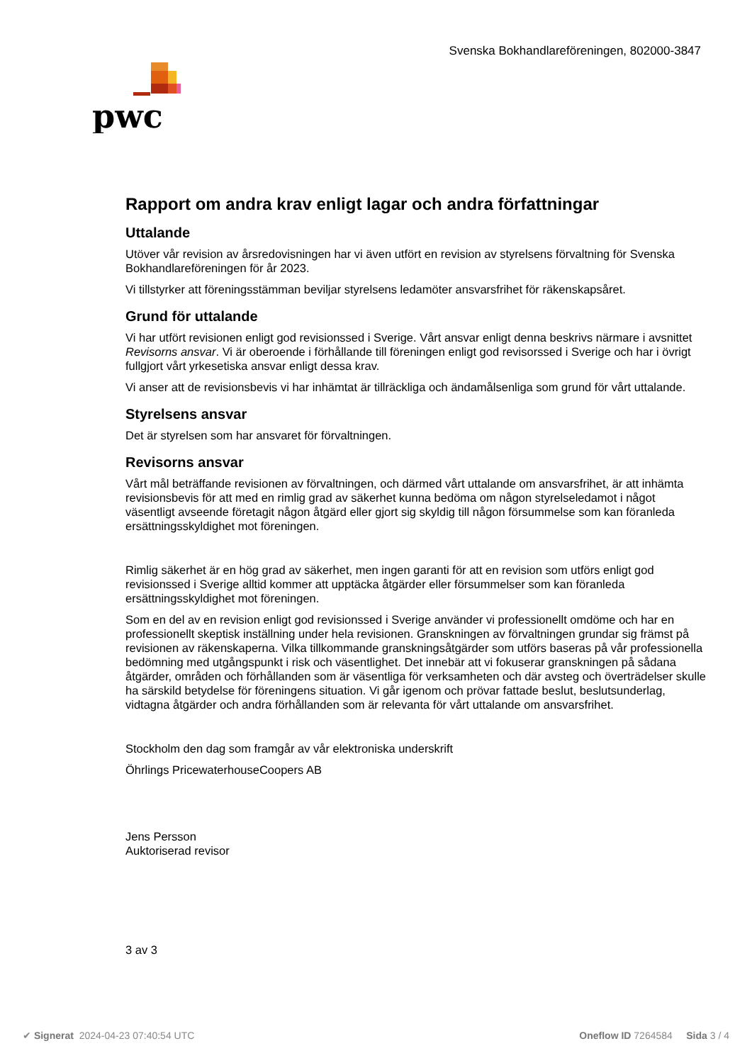Svenska Bokhandlareföreningen, 802000-3847
pwc
Rapport om andra krav enligt lagar och andra författningar
Uttalande
Utöver vår revision av årsredovisningen har vi även utfört en revision av styrelsens förvaltning för Svenska Bokhandlareföreningen för år 2023.
Vi tillstyrker att föreningsstämman beviljar styrelsens ledamöter ansvarsfrihet för räkenskapsåret.
Grund för uttalande
Vi har utfört revisionen enligt god revisionssed i Sverige. Vårt ansvar enligt denna beskrivs närmare i avsnittet Revisorns ansvar. Vi är oberoende i förhållande till föreningen enligt god revisorssed i Sverige och har i övrigt fullgjort vårt yrkesetiska ansvar enligt dessa krav.
Vi anser att de revisionsbevis vi har inhämtat är tillräckliga och ändamålsenliga som grund för vårt uttalande.
Styrelsens ansvar
Det är styrelsen som har ansvaret för förvaltningen.
Revisorns ansvar
Vårt mål beträffande revisionen av förvaltningen, och därmed vårt uttalande om ansvarsfrihet, är att inhämta revisionsbevis för att med en rimlig grad av säkerhet kunna bedöma om någon styrelseledamot i något väsentligt avseende företagit någon åtgärd eller gjort sig skyldig till någon försummelse som kan föranleda ersättningsskyldighet mot föreningen.
Rimlig säkerhet är en hög grad av säkerhet, men ingen garanti för att en revision som utförs enligt god revisionssed i Sverige alltid kommer att upptäcka åtgärder eller försummelser som kan föranleda ersättningsskyldighet mot föreningen.
Som en del av en revision enligt god revisionssed i Sverige använder vi professionellt omdöme och har en professionellt skeptisk inställning under hela revisionen. Granskningen av förvaltningen grundar sig främst på revisionen av räkenskaperna. Vilka tillkommande granskningsåtgärder som utförs baseras på vår professionella bedömning med utgångspunkt i risk och väsentlighet. Det innebär att vi fokuserar granskningen på sådana åtgärder, områden och förhållanden som är väsentliga för verksamheten och där avsteg och överträdelser skulle ha särskild betydelse för föreningens situation. Vi går igenom och prövar fattade beslut, beslutsunderlag, vidtagna åtgärder och andra förhållanden som är relevanta för vårt uttalande om ansvarsfrihet.
Stockholm den dag som framgår av vår elektroniska underskrift
Öhrlings PricewaterhouseCoopers AB
Jens Persson
Auktoriserad revisor
3 av 3
✔ Signerat 2024-04-23 07:40:54 UTC Oneflow ID 7264584 Sida 3 / 4